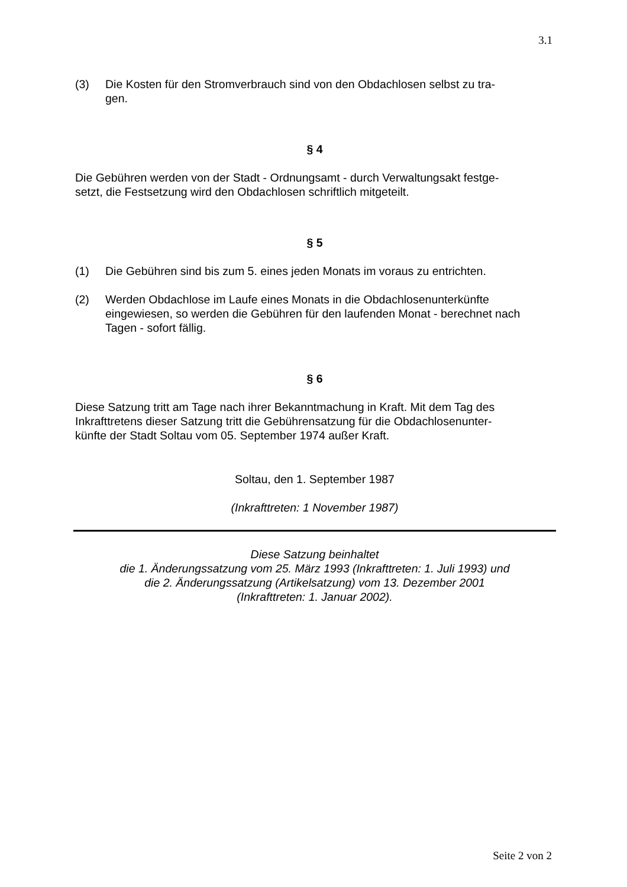3.1
(3) Die Kosten für den Stromverbrauch sind von den Obdachlosen selbst zu tra-
gen.
§ 4
Die Gebühren werden von der Stadt - Ordnungsamt - durch Verwaltungsakt festge-
setzt, die Festsetzung wird den Obdachlosen schriftlich mitgeteilt.
§ 5
(1) Die Gebühren sind bis zum 5. eines jeden Monats im voraus zu entrichten.
(2) Werden Obdachlose im Laufe eines Monats in die Obdachlosenunterkünfte eingewiesen, so werden die Gebühren für den laufenden Monat - berechnet nach Tagen - sofort fällig.
§ 6
Diese Satzung tritt am Tage nach ihrer Bekanntmachung in Kraft. Mit dem Tag des Inkrafttretens dieser Satzung tritt die Gebührensatzung für die Obdachlosenunter-
künfte der Stadt Soltau vom 05. September 1974 außer Kraft.
Soltau, den 1. September 1987
(Inkrafttreten: 1 November 1987)
Diese Satzung beinhaltet
die 1. Änderungssatzung vom 25. März 1993 (Inkrafttreten: 1. Juli 1993) und
die 2. Änderungssatzung (Artikelsatzung) vom 13. Dezember 2001
(Inkrafttreten: 1. Januar 2002).
Seite 2 von 2